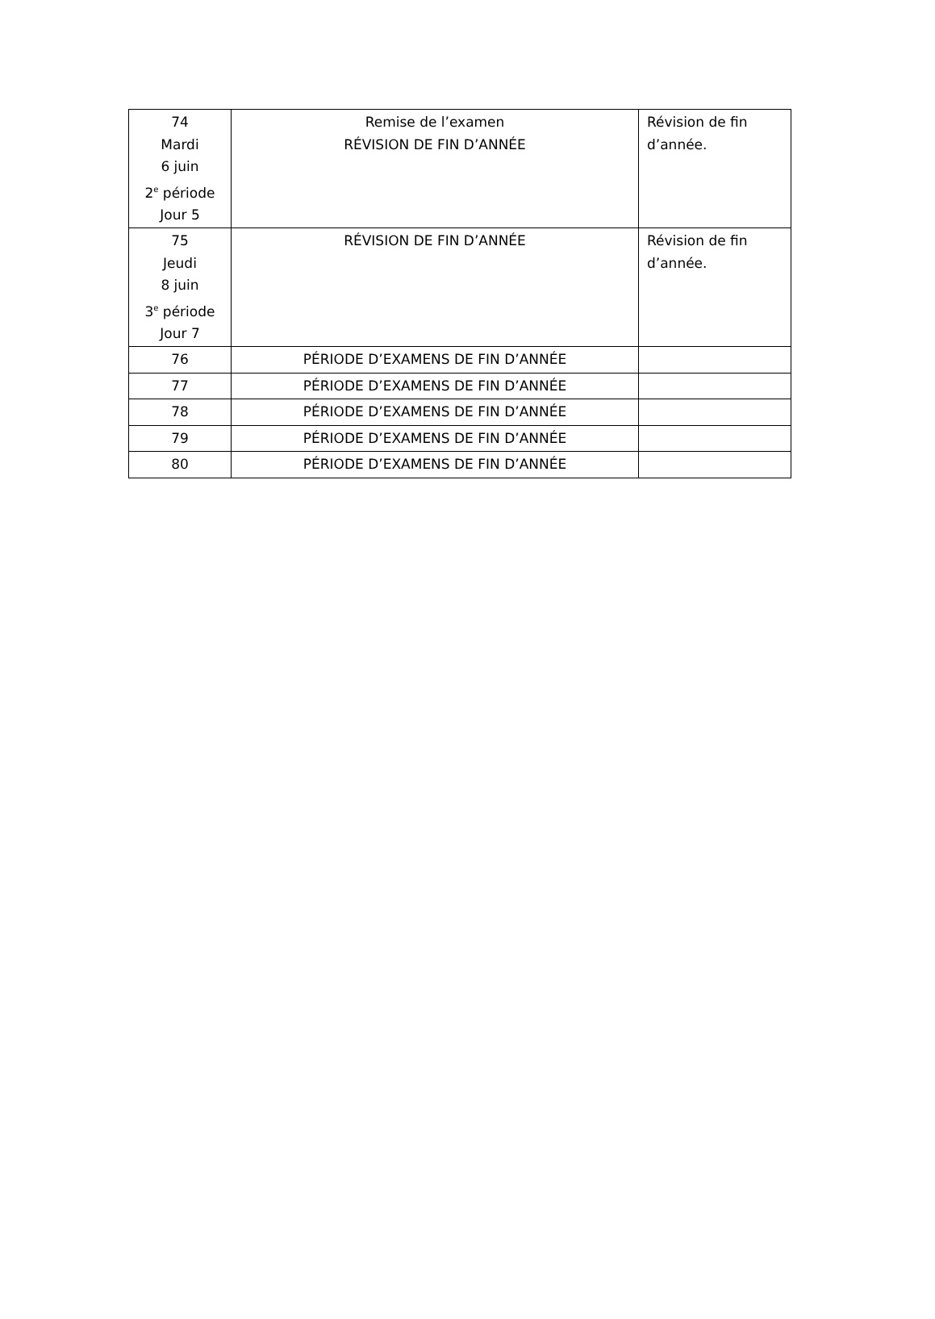| 74 Mardi 6 juin 2<sup>e</sup> période Jour 5 | Remise de l’examen RÉVISION DE FIN D’ANNÉE | Révision de fin d’année. |
| 75 Jeudi 8 juin 3<sup>e</sup> période Jour 7 | RÉVISION DE FIN D’ANNÉE | Révision de fin d’année. |
| 76 | PÉRIODE D’EXAMENS DE FIN D’ANNÉE | |
| 77 | PÉRIODE D’EXAMENS DE FIN D’ANNÉE | |
| 78 | PÉRIODE D’EXAMENS DE FIN D’ANNÉE | |
| 79 | PÉRIODE D’EXAMENS DE FIN D’ANNÉE | |
| 80 | PÉRIODE D’EXAMENS DE FIN D’ANNÉE | |